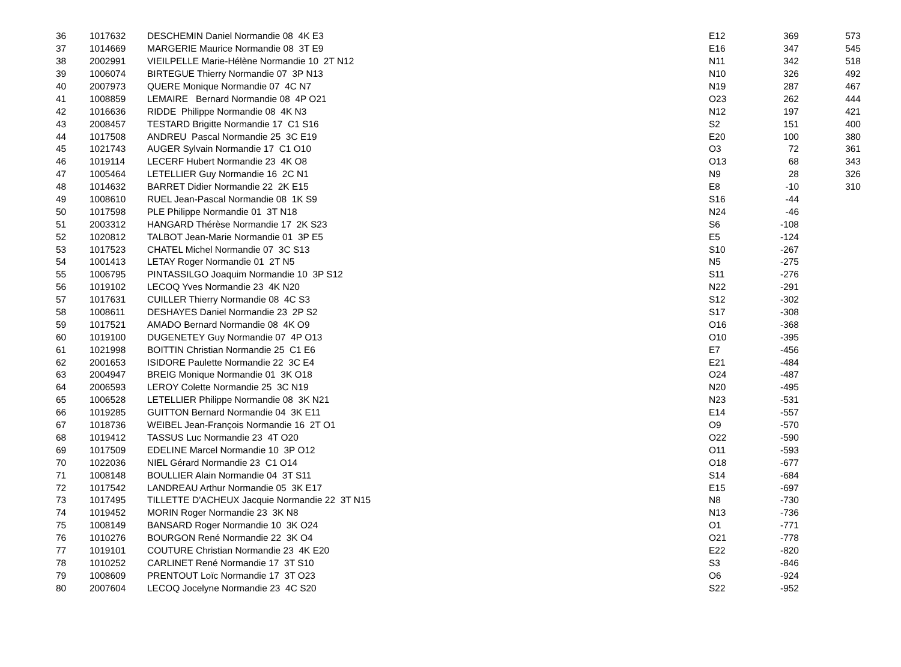| 36 | 1017632 | DESCHEMIN Daniel Normandie 08 4K E3 | E12 | 369 | 573 |
| 37 | 1014669 | MARGERIE Maurice Normandie 08 3T E9 | E16 | 347 | 545 |
| 38 | 2002991 | VIEILPELLE Marie-Hélène Normandie 10 2T N12 | N11 | 342 | 518 |
| 39 | 1006074 | BIRTEGUE Thierry Normandie 07 3P N13 | N10 | 326 | 492 |
| 40 | 2007973 | QUERE Monique Normandie 07 4C N7 | N19 | 287 | 467 |
| 41 | 1008859 | LEMAIRE Bernard Normandie 08 4P O21 | O23 | 262 | 444 |
| 42 | 1016636 | RIDDE Philippe Normandie 08 4K N3 | N12 | 197 | 421 |
| 43 | 2008457 | TESTARD Brigitte Normandie 17 C1 S16 | S2 | 151 | 400 |
| 44 | 1017508 | ANDREU Pascal Normandie 25 3C E19 | E20 | 100 | 380 |
| 45 | 1021743 | AUGER Sylvain Normandie 17 C1 O10 | O3 | 72 | 361 |
| 46 | 1019114 | LECERF Hubert Normandie 23 4K O8 | O13 | 68 | 343 |
| 47 | 1005464 | LETELLIER Guy Normandie 16 2C N1 | N9 | 28 | 326 |
| 48 | 1014632 | BARRET Didier Normandie 22 2K E15 | E8 | -10 | 310 |
| 49 | 1008610 | RUEL Jean-Pascal Normandie 08 1K S9 | S16 | -44 | |
| 50 | 1017598 | PLE Philippe Normandie 01 3T N18 | N24 | -46 | |
| 51 | 2003312 | HANGARD Thérèse Normandie 17 2K S23 | S6 | -108 | |
| 52 | 1020812 | TALBOT Jean-Marie Normandie 01 3P E5 | E5 | -124 | |
| 53 | 1017523 | CHATEL Michel Normandie 07 3C S13 | S10 | -267 | |
| 54 | 1001413 | LETAY Roger Normandie 01 2T N5 | N5 | -275 | |
| 55 | 1006795 | PINTASSILGO Joaquim Normandie 10 3P S12 | S11 | -276 | |
| 56 | 1019102 | LECOQ Yves Normandie 23 4K N20 | N22 | -291 | |
| 57 | 1017631 | CUILLER Thierry Normandie 08 4C S3 | S12 | -302 | |
| 58 | 1008611 | DESHAYES Daniel Normandie 23 2P S2 | S17 | -308 | |
| 59 | 1017521 | AMADO Bernard Normandie 08 4K O9 | O16 | -368 | |
| 60 | 1019100 | DUGENETEY Guy Normandie 07 4P O13 | O10 | -395 | |
| 61 | 1021998 | BOITTIN Christian Normandie 25 C1 E6 | E7 | -456 | |
| 62 | 2001653 | ISIDORE Paulette Normandie 22 3C E4 | E21 | -484 | |
| 63 | 2004947 | BREIG Monique Normandie 01 3K O18 | O24 | -487 | |
| 64 | 2006593 | LEROY Colette Normandie 25 3C N19 | N20 | -495 | |
| 65 | 1006528 | LETELLIER Philippe Normandie 08 3K N21 | N23 | -531 | |
| 66 | 1019285 | GUITTON Bernard Normandie 04 3K E11 | E14 | -557 | |
| 67 | 1018736 | WEIBEL Jean-François Normandie 16 2T O1 | O9 | -570 | |
| 68 | 1019412 | TASSUS Luc Normandie 23 4T O20 | O22 | -590 | |
| 69 | 1017509 | EDELINE Marcel Normandie 10 3P O12 | O11 | -593 | |
| 70 | 1022036 | NIEL Gérard Normandie 23 C1 O14 | O18 | -677 | |
| 71 | 1008148 | BOULLIER Alain Normandie 04 3T S11 | S14 | -684 | |
| 72 | 1017542 | LANDREAU Arthur Normandie 05 3K E17 | E15 | -697 | |
| 73 | 1017495 | TILLETTE D'ACHEUX Jacquie Normandie 22 3T N15 | N8 | -730 | |
| 74 | 1019452 | MORIN Roger Normandie 23 3K N8 | N13 | -736 | |
| 75 | 1008149 | BANSARD Roger Normandie 10 3K O24 | O1 | -771 | |
| 76 | 1010276 | BOURGON René Normandie 22 3K O4 | O21 | -778 | |
| 77 | 1019101 | COUTURE Christian Normandie 23 4K E20 | E22 | -820 | |
| 78 | 1010252 | CARLINET René Normandie 17 3T S10 | S3 | -846 | |
| 79 | 1008609 | PRENTOUT Loïc Normandie 17 3T O23 | O6 | -924 | |
| 80 | 2007604 | LECOQ Jocelyne Normandie 23 4C S20 | S22 | -952 | |